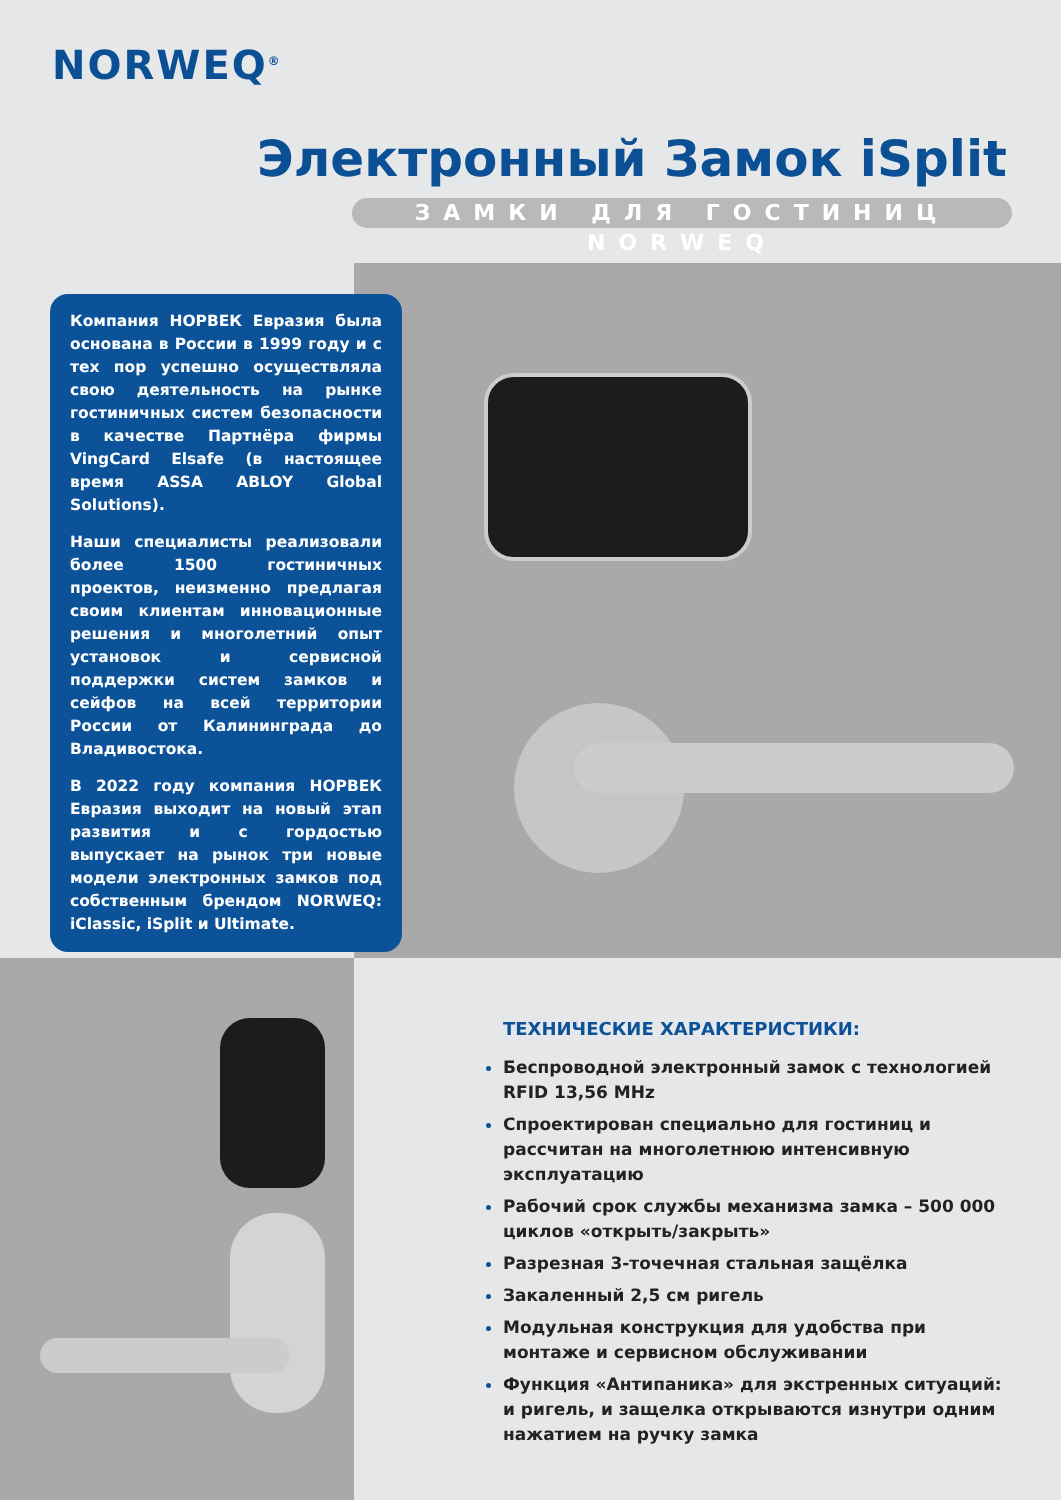NORWEQ<sup>®</sup>
Электронный Замок iSplit
ЗАМКИ ДЛЯ ГОСТИНИЦ NORWEQ
Компания НОРВЕК Евразия была основана в России в 1999 году и с тех пор успешно осуществляла свою деятельность на рынке гостиничных систем безопасности в качестве Партнёра фирмы VingCard Elsafe (в настоящее время ASSA ABLOY Global Solutions).
Наши специалисты реализовали более 1500 гостиничных проектов, неизменно предлагая своим клиентам инновационные решения и многолетний опыт установок и сервисной поддержки систем замков и сейфов на всей территории России от Калининграда до Владивостока.
В 2022 году компания НОРВЕК Евразия выходит на новый этап развития и с гордостью выпускает на рынок три новые модели электронных замков под собственным брендом NORWEQ: iClassic, iSplit и Ultimate.
ТЕХНИЧЕСКИЕ ХАРАКТЕРИСТИКИ:
Беспроводной электронный замок с технологией RFID 13,56 MHz
Спроектирован специально для гостиниц и рассчитан на многолетнюю интенсивную эксплуатацию
Рабочий срок службы механизма замка – 500 000 циклов «открыть/закрыть»
Разрезная 3-точечная стальная защёлка
Закаленный 2,5 см ригель
Модульная конструкция для удобства при монтаже и сервисном обслуживании
Функция «Антипаника» для экстренных ситуаций: и ригель, и защелка открываются изнутри одним нажатием на ручку замка